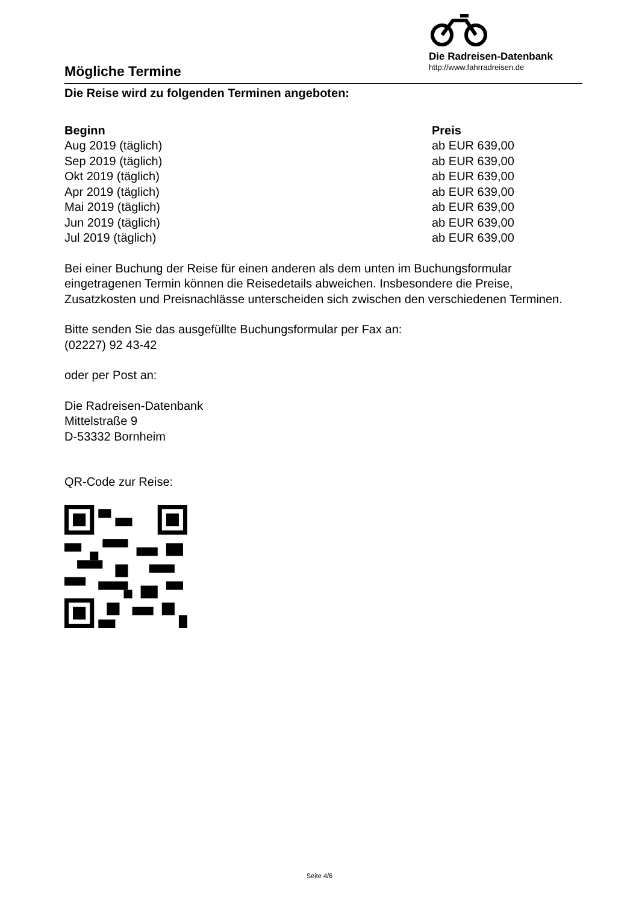Die Radreisen-Datenbank
http://www.fahrradreisen.de
Mögliche Termine
Die Reise wird zu folgenden Terminen angeboten:
| Beginn | Preis |
| --- | --- |
| Aug 2019 (täglich) | ab EUR 639,00 |
| Sep 2019 (täglich) | ab EUR 639,00 |
| Okt 2019 (täglich) | ab EUR 639,00 |
| Apr 2019 (täglich) | ab EUR 639,00 |
| Mai 2019 (täglich) | ab EUR 639,00 |
| Jun 2019 (täglich) | ab EUR 639,00 |
| Jul 2019 (täglich) | ab EUR 639,00 |
Bei einer Buchung der Reise für einen anderen als dem unten im Buchungsformular eingetragenen Termin können die Reisedetails abweichen. Insbesondere die Preise, Zusatzkosten und Preisnachlässe unterscheiden sich zwischen den verschiedenen Terminen.
Bitte senden Sie das ausgefüllte Buchungsformular per Fax an:
(02227) 92 43-42
oder per Post an:
Die Radreisen-Datenbank
Mittelstraße 9
D-53332 Bornheim
QR-Code zur Reise:
Seite 4/6